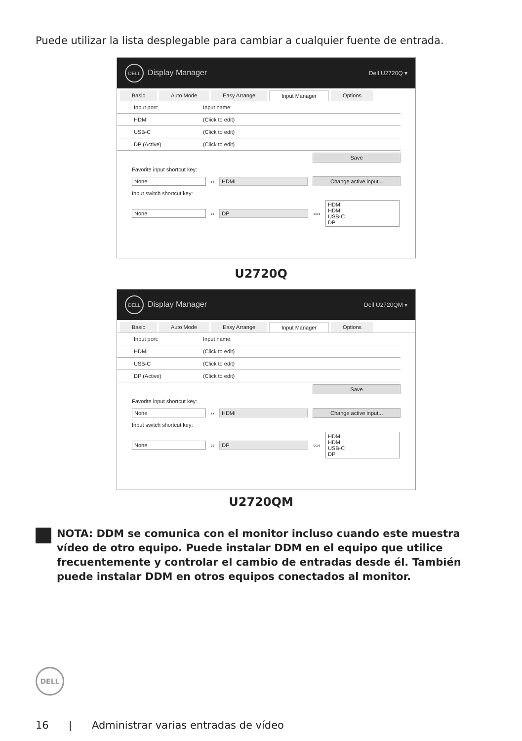Puede utilizar la lista desplegable para cambiar a cualquier fuente de entrada.
DELL Display Manager Dell U2720Q ▾
Basic Auto Mode Easy Arrange Input Manager Options
Input port: Input name:
HDMI (Click to edit)
USB-C (Click to edit)
DP (Active) (Click to edit)
Save
Favorite input shortcut key:
None ›› HDMI Change active input...
Input switch shortcut key:
None ›› DP ‹‹›› HDMI
HDMI
USB-C
DP
U2720Q
DELL Display Manager Dell U2720QM ▾
Basic Auto Mode Easy Arrange Input Manager Options
Input port: Input name:
HDMI (Click to edit)
USB-C (Click to edit)
DP (Active) (Click to edit)
Save
Favorite input shortcut key:
None ›› HDMI Change active input...
Input switch shortcut key:
None ›› DP ‹‹›› HDMI
HDMI
USB-C
DP
U2720QM
NOTA: DDM se comunica con el monitor incluso cuando este muestra vídeo de otro equipo. Puede instalar DDM en el equipo que utilice frecuentemente y controlar el cambio de entradas desde él. También puede instalar DDM en otros equipos conectados al monitor.
DELL
16 | Administrar varias entradas de vídeo